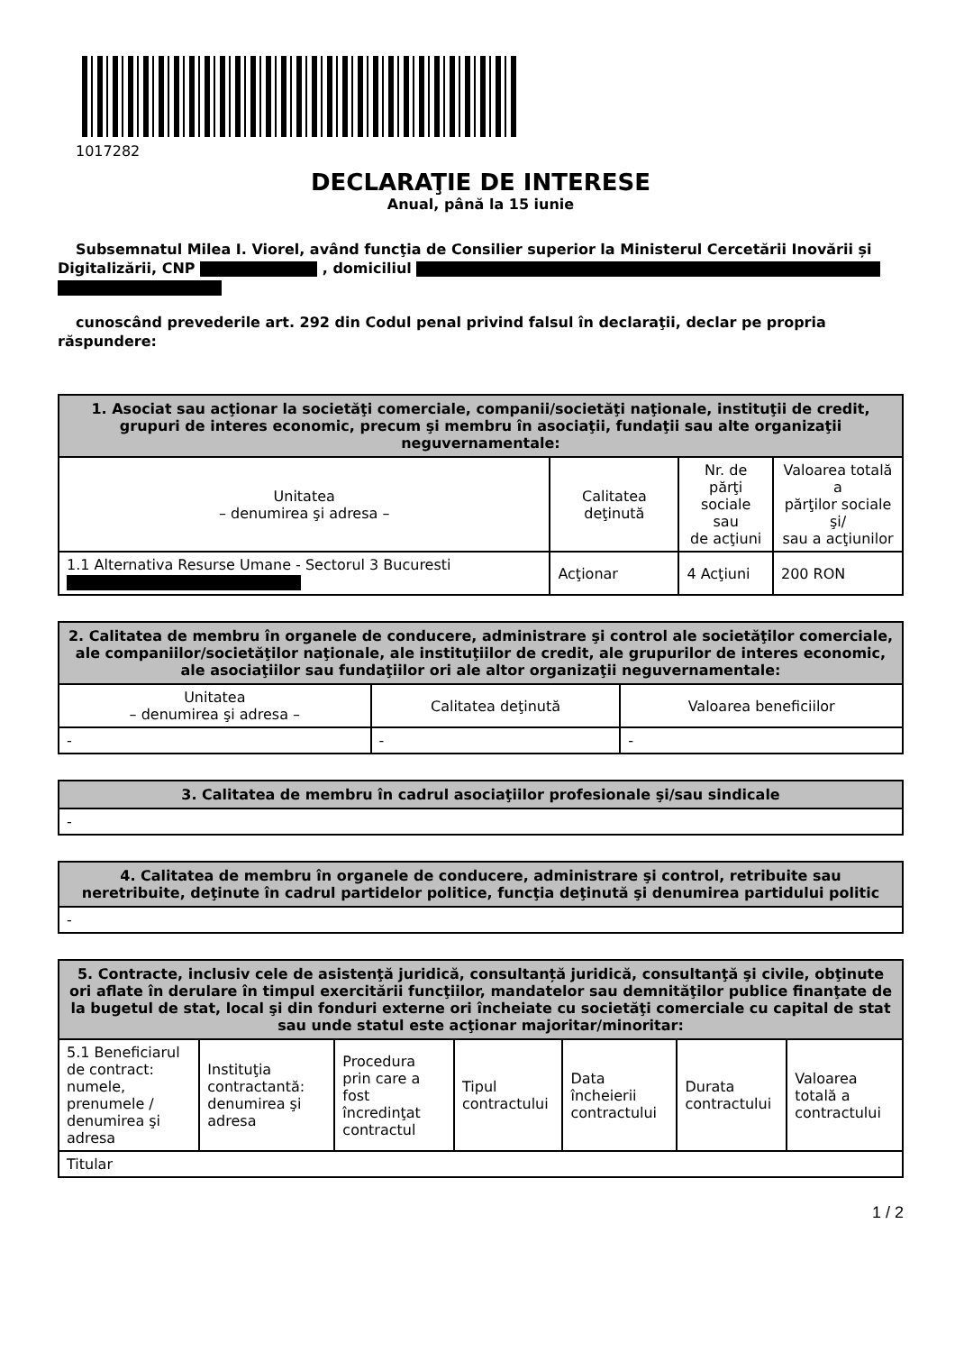1017282
DECLARAŢIE DE INTERESE
Anual, până la 15 iunie
Subsemnatul Milea I. Viorel, având funcţia de Consilier superior la Ministerul Cercetării Inovării și Digitalizării, CNP , domiciliul
cunoscând prevederile art. 292 din Codul penal privind falsul în declaraţii, declar pe propria răspundere:
| 1. Asociat sau acţionar la societăţi comerciale, companii/societăţi naţionale, instituţii de credit, grupuri de interes economic, precum şi membru în asociaţii, fundaţii sau alte organizaţii neguvernamentale: | | | |
| --- | --- | --- | --- |
| Unitatea – denumirea şi adresa – | Calitatea deţinută | Nr. de părţi sociale sau de acţiuni | Valoarea totală a părţilor sociale şi/ sau a acţiunilor |
| 1.1 Alternativa Resurse Umane - Sectorul 3 Bucuresti | Acţionar | 4 Acţiuni | 200 RON |
| 2. Calitatea de membru în organele de conducere, administrare şi control ale societăţilor comerciale, ale companiilor/societăţilor naţionale, ale instituţiilor de credit, ale grupurilor de interes economic, ale asociaţiilor sau fundaţiilor ori ale altor organizaţii neguvernamentale: | | |
| --- | --- | --- |
| Unitatea – denumirea şi adresa – | Calitatea deţinută | Valoarea beneficiilor |
| - | - | - |
| 3. Calitatea de membru în cadrul asociaţiilor profesionale şi/sau sindicale |
| --- |
| - |
| 4. Calitatea de membru în organele de conducere, administrare şi control, retribuite sau neretribuite, deţinute în cadrul partidelor politice, funcţia deţinută şi denumirea partidului politic |
| --- |
| - |
| 5. Contracte, inclusiv cele de asistenţă juridică, consultanță juridică, consultanţă şi civile, obţinute ori aflate în derulare în timpul exercitării funcţiilor, mandatelor sau demnităţilor publice finanţate de la bugetul de stat, local şi din fonduri externe ori încheiate cu societăţi comerciale cu capital de stat sau unde statul este acţionar majoritar/minoritar: | | | | | | |
| --- | --- | --- | --- | --- | --- | --- |
| 5.1 Beneficiarul de contract: numele, prenumele / denumirea şi adresa | Instituţia contractantă: denumirea şi adresa | Procedura prin care a fost încredinţat contractul | Tipul contractului | Data încheierii contractului | Durata contractului | Valoarea totală a contractului |
| Titular | | | | | | |
1 / 2